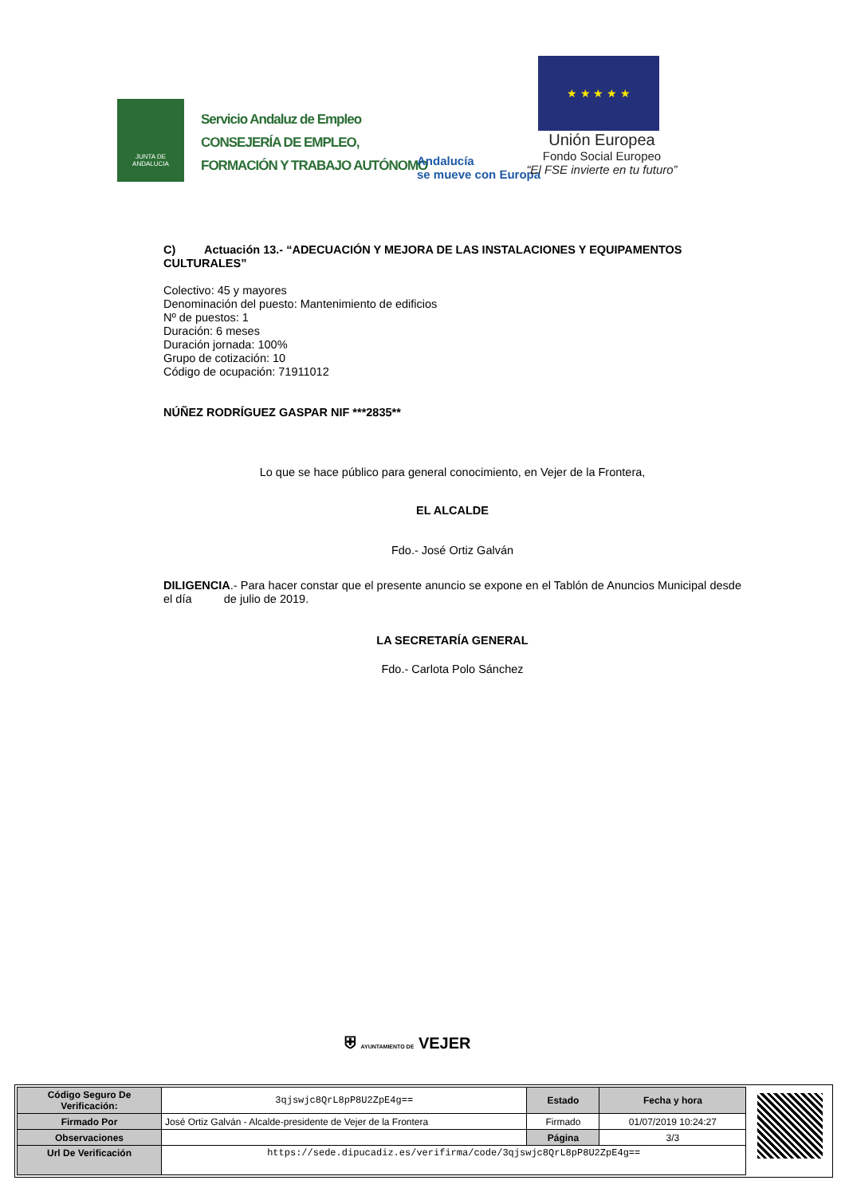JUNTA DE ANDALUCIA
Servicio Andaluz de Empleo
CONSEJERÍA DE EMPLEO,
FORMACIÓN Y TRABAJO AUTÓNOMO
Andalucía
se mueve con Europa
★ ★ ★ ★ ★
Unión Europea
Fondo Social Europeo
“El FSE invierte en tu futuro”
C) Actuación 13.- “ADECUACIÓN Y MEJORA DE LAS INSTALACIONES Y EQUIPAMENTOS CULTURALES”
Colectivo: 45 y mayores
Denominación del puesto: Mantenimiento de edificios
Nº de puestos: 1
Duración: 6 meses
Duración jornada: 100%
Grupo de cotización: 10
Código de ocupación: 71911012
NÚÑEZ RODRÍGUEZ GASPAR NIF ***2835**
Lo que se hace público para general conocimiento, en Vejer de la Frontera,
EL ALCALDE
Fdo.- José Ortiz Galván
DILIGENCIA.- Para hacer constar que el presente anuncio se expone en el Tablón de Anuncios Municipal desde el día de julio de 2019.
LA SECRETARÍA GENERAL
Fdo.- Carlota Polo Sánchez
⛨ AYUNTAMIENTO DE VEJER
| Código Seguro De Verificación: | 3qjswjc8QrL8pP8U2ZpE4g== | Estado | Fecha y hora |
| Firmado Por | José Ortiz Galván - Alcalde-presidente de Vejer de la Frontera | Firmado | 01/07/2019 10:24:27 |
| Observaciones | | Página | 3/3 |
| Url De Verificación | https://sede.dipucadiz.es/verifirma/code/3qjswjc8QrL8pP8U2ZpE4g== | | |